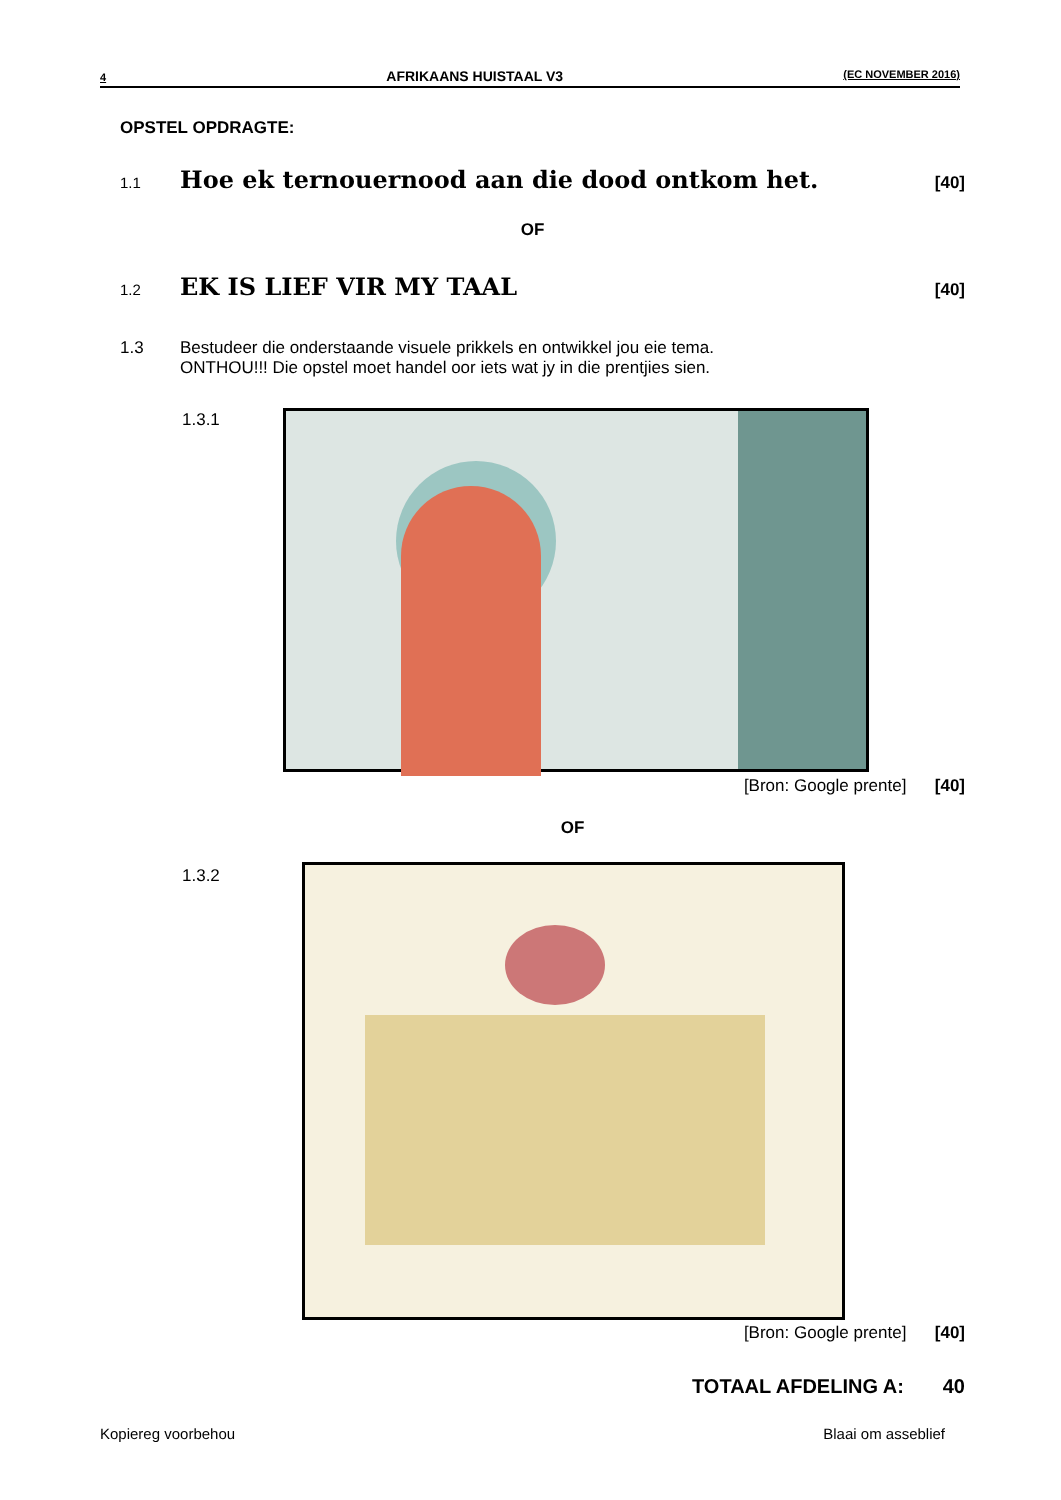4 AFRIKAANS HUISTAAL V3 (EC NOVEMBER 2016)
OPSTEL OPDRAGTE:
1.1 Hoe ek ternouernood aan die dood ontkom het. [40]
OF
1.2 EK IS LIEF VIR MY TAAL [40]
1.3 Bestudeer die onderstaande visuele prikkels en ontwikkel jou eie tema.
ONTHOU!!! Die opstel moet handel oor iets wat jy in die prentjies sien.
1.3.1
[Bron: Google prente] [40]
OF
1.3.2
[Bron: Google prente] [40]
TOTAAL AFDELING A: 40
Kopiereg voorbehou Blaai om asseblief